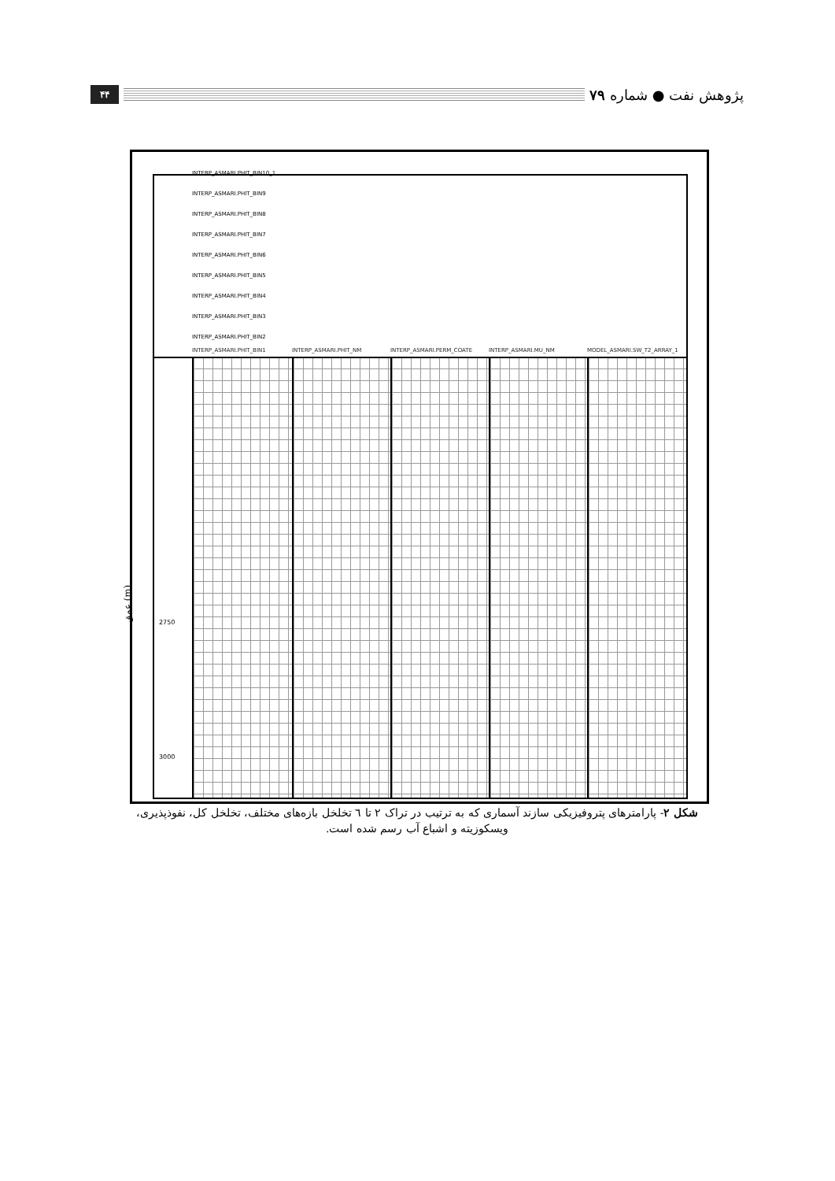پژوهش نفت ● شماره ۷۹
۴۴
عمق (m)
INTERP_ASMARI.PHIT_BIN10_1
INTERP_ASMARI.PHIT_BIN9
INTERP_ASMARI.PHIT_BIN8
INTERP_ASMARI.PHIT_BIN7
INTERP_ASMARI.PHIT_BIN6
INTERP_ASMARI.PHIT_BIN5
INTERP_ASMARI.PHIT_BIN4
INTERP_ASMARI.PHIT_BIN3
INTERP_ASMARI.PHIT_BIN2
INTERP_ASMARI.PHIT_BIN1 INTERP_ASMARI.PHIT_NM INTERP_ASMARI.PERM_COATE INTERP_ASMARI.MU_NM MODEL_ASMARI.SW_T2_ARRAY_1
2750
3000
شکل ۲- پارامترهای پتروفیزیکی سازند آسماری که به ترتیب در تراک ۲ تا ٦ تخلخل بازه‌های مختلف، تخلخل کل، نفوذپذیری، ویسکوزیته و اشباع آب رسم شده است.